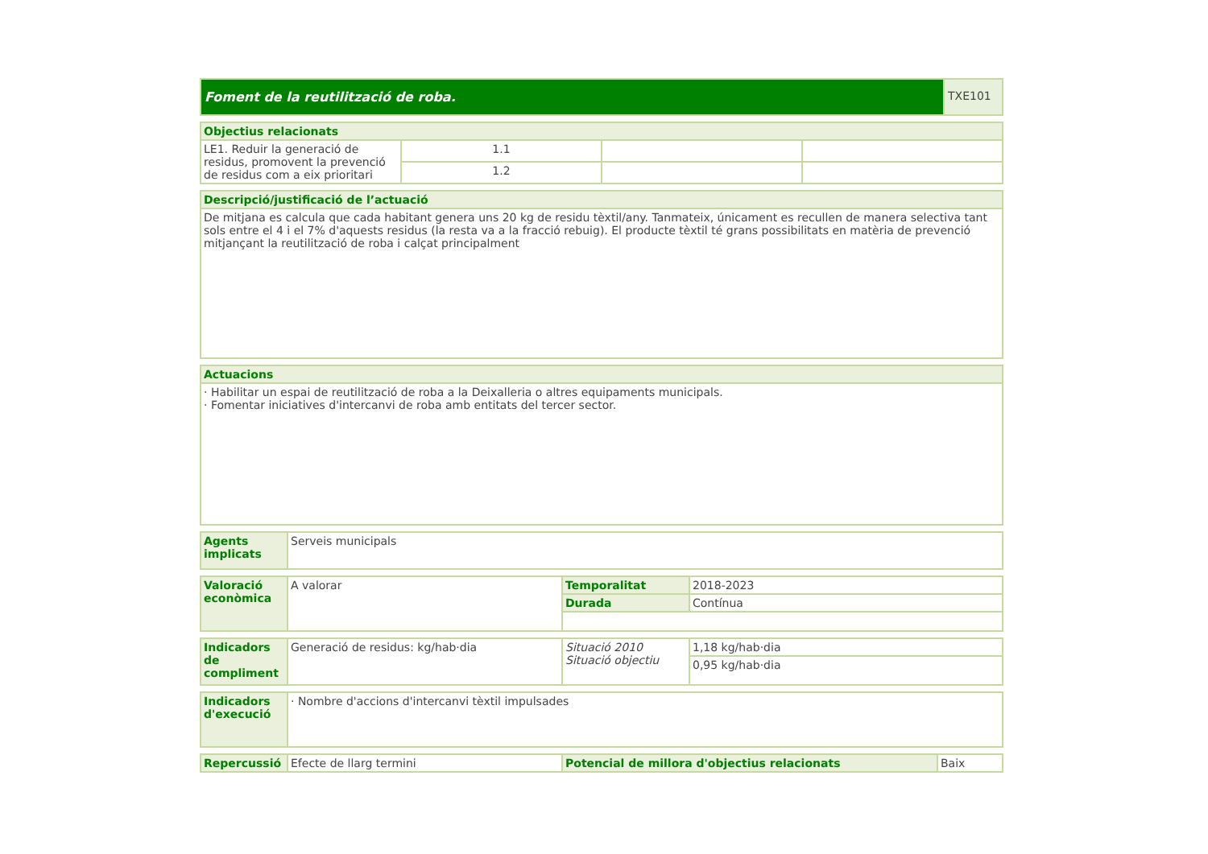| Foment de la reutilització de roba. | TXE101 |
| Objectius relacionats | | | |
| --- | --- | --- | --- |
| LE1. Reduir la generació de residus, promovent la prevenció de residus com a eix prioritari | 1.1 | | |
| | 1.2 | | |
| Descripció/justificació de l’actuació |
| --- |
| De mitjana es calcula que cada habitant genera uns 20 kg de residu tèxtil/any. Tanmateix, únicament es recullen de manera selectiva tant sols entre el 4 i el 7% d'aquests residus (la resta va a la fracció rebuig). El producte tèxtil té grans possibilitats en matèria de prevenció mitjançant la reutilització de roba i calçat principalment |
| Actuacions |
| --- |
| · Habilitar un espai de reutilització de roba a la Deixalleria o altres equipaments municipals. · Fomentar iniciatives d'intercanvi de roba amb entitats del tercer sector. |
| Agents implicats | Serveis municipals |
| Valoració econòmica | A valorar | Temporalitat | 2018-2023 |
| | | Durada | Contínua |
| Indicadors de compliment | Generació de residus: kg/hab·dia | Situació 2010 Situació objectiu | 1,18 kg/hab·dia |
| | | | 0,95 kg/hab·dia |
| Indicadors d'execució | · Nombre d'accions d'intercanvi tèxtil impulsades |
| Repercussió | Efecte de llarg termini | Potencial de millora d'objectius relacionats | Baix |